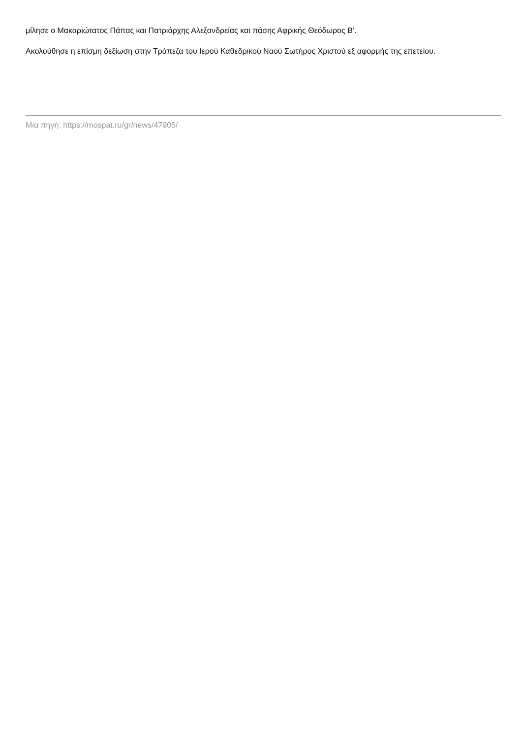μίλησε ο Μακαριώτατος Πάπας και Πατριάρχης Αλεξανδρείας και πάσης Αφρικής Θεόδωρος Β’.
Ακολούθησε η επίσμη δεξίωση στην Τράπεζα του Ιερού Καθεδρικού Ναού Σωτήρος Χριστού εξ αφορμής της επετείου.
Μια πηγή: https://mospat.ru/gr/news/47905/